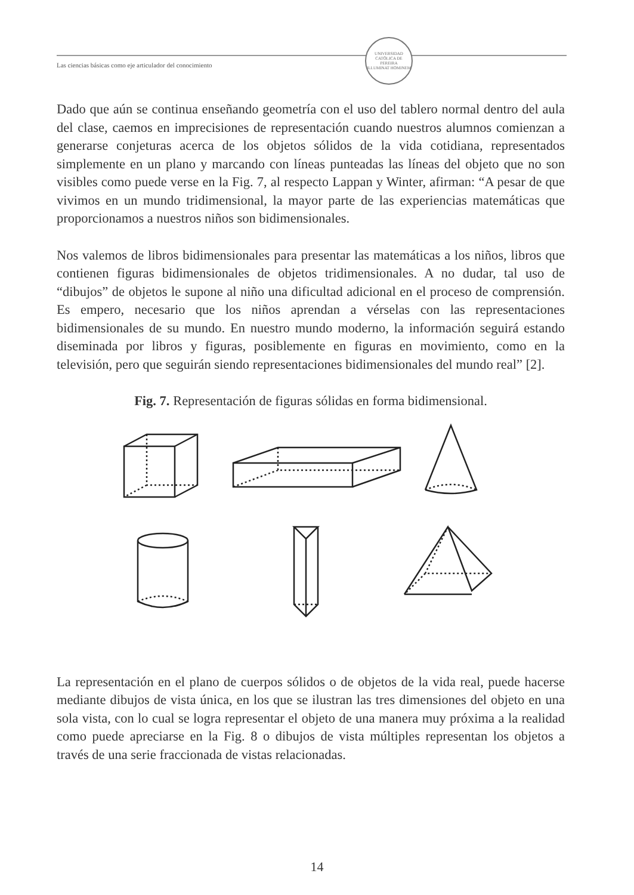Las ciencias básicas como eje articulador del conocimiento
UNIVERSIDAD CATÓLICA DE PEREIRA
ILLUMINAT HOMINEM
Dado que aún se continua enseñando geometría con el uso del tablero normal dentro del aula del clase, caemos en imprecisiones de representación cuando nuestros alumnos comienzan a generarse conjeturas acerca de los objetos sólidos de la vida cotidiana, representados simplemente en un plano y marcando con líneas punteadas las líneas del objeto que no son visibles como puede verse en la Fig. 7, al respecto Lappan y Winter, afirman: “A pesar de que vivimos en un mundo tridimensional, la mayor parte de las experiencias matemáticas que proporcionamos a nuestros niños son bidimensionales.
Nos valemos de libros bidimensionales para presentar las matemáticas a los niños, libros que contienen figuras bidimensionales de objetos tridimensionales. A no dudar, tal uso de “dibujos” de objetos le supone al niño una dificultad adicional en el proceso de comprensión. Es empero, necesario que los niños aprendan a vérselas con las representaciones bidimensionales de su mundo. En nuestro mundo moderno, la información seguirá estando diseminada por libros y figuras, posiblemente en figuras en movimiento, como en la televisión, pero que seguirán siendo representaciones bidimensionales del mundo real” [2].
Fig. 7. Representación de figuras sólidas en forma bidimensional.
La representación en el plano de cuerpos sólidos o de objetos de la vida real, puede hacerse mediante dibujos de vista única, en los que se ilustran las tres dimensiones del objeto en una sola vista, con lo cual se logra representar el objeto de una manera muy próxima a la realidad como puede apreciarse en la Fig. 8 o dibujos de vista múltiples representan los objetos a través de una serie fraccionada de vistas relacionadas.
14